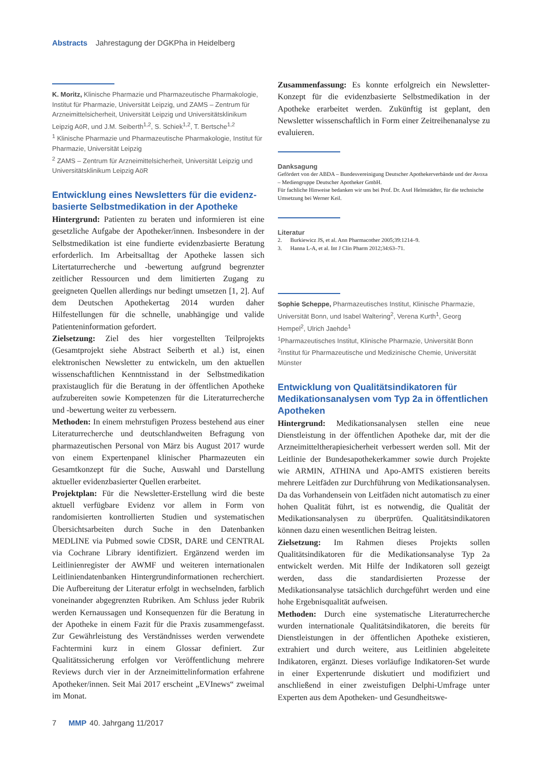Abstracts Jahrestagung der DGKPha in Heidelberg
K. Moritz, Klinische Pharmazie und Pharmazeutische Pharmakologie, Institut für Pharmazie, Universität Leipzig, und ZAMS – Zentrum für Arzneimittelsicherheit, Universität Leipzig und Universitätsklinikum Leipzig AöR, und J.M. Seiberth<sup>1,2</sup>, S. Schiek<sup>1,2</sup>, T. Bertsche<sup>1,2</sup>
<sup>1</sup> Klinische Pharmazie und Pharmazeutische Pharmakologie, Institut für Pharmazie, Universität Leipzig
<sup>2</sup> ZAMS – Zentrum für Arzneimittelsicherheit, Universität Leipzig und Universitätsklinikum Leipzig AöR
Entwicklung eines Newsletters für die evidenz­basierte Selbstmedikation in der Apotheke
Hintergrund: Patienten zu beraten und informieren ist eine gesetzliche Aufgabe der Apotheker/innen. Insbesondere in der Selbstmedikation ist eine fundierte evidenzbasierte Beratung erforderlich. Im Arbeitsalltag der Apotheke lassen sich Litertaturrecherche und -bewertung aufgrund begrenzter zeitlicher Ressourcen und dem limitierten Zugang zu geeigneten Quellen allerdings nur bedingt umsetzen [1, 2]. Auf dem Deutschen Apothekertag 2014 wurden daher Hilfestellungen für die schnelle, unabhängige und valide Patienteninformation gefordert.
Zielsetzung: Ziel des hier vorgestellten Teilprojekts (Gesamtprojekt siehe Abstract Seiberth et al.) ist, einen elektronischen Newsletter zu entwickeln, um den aktuellen wissenschaftlichen Kenntnisstand in der Selbstmedikation praxistauglich für die Beratung in der öffentlichen Apotheke aufzubereiten sowie Kompetenzen für die Literaturrecherche und -bewertung weiter zu verbessern.
Methoden: In einem mehrstufigen Prozess bestehend aus einer Literaturrecherche und deutschlandweiten Befragung von pharmazeutischen Personal von März bis August 2017 wurde von einem Expertenpanel klinischer Pharmazeuten ein Gesamtkonzept für die Suche, Auswahl und Darstellung aktueller evidenzbasierter Quellen erarbeitet.
Projektplan: Für die Newsletter-Erstellung wird die beste aktuell verfügbare Evidenz vor allem in Form von randomisierten kontrollierten Studien und systematischen Übersichtsarbeiten durch Suche in den Datenbanken MEDLINE via Pubmed sowie CDSR, DARE und CENTRAL via Cochrane Library identifiziert. Ergänzend werden im Leitlinienregister der AWMF und weiteren internationalen Leitliniendatenbanken Hintergrundinformationen recherchiert. Die Aufbereitung der Literatur erfolgt in wechselnden, farblich voneinander abgegrenzten Rubriken. Am Schluss jeder Rubrik werden Kernaussagen und Konsequenzen für die Beratung in der Apotheke in einem Fazit für die Praxis zusammengefasst. Zur Gewährleistung des Verständnisses werden verwendete Fachtermini kurz in einem Glossar definiert. Zur Qualitätssicherung erfolgen vor Veröffentlichung mehrere Reviews durch vier in der Arzneimittelinformation erfahrene Apotheker/innen. Seit Mai 2017 erscheint „EVInews“ zweimal im Monat.
Zusammenfassung: Es konnte erfolgreich ein Newsletter-Konzept für die evidenzbasierte Selbstmedikation in der Apotheke erarbeitet werden. Zukünftig ist geplant, den Newsletter wissenschaftlich in Form einer Zeitreihenanalyse zu evaluieren.
Danksagung
Gefördert von der ABDA – Bundesvereinigung Deutscher Apothekerverbände und der Avoxa – Mediengruppe Deutscher Apotheker GmbH.
Für fachliche Hinweise bedanken wir uns bei Prof. Dr. Axel Helmstädter, für die technische Umsetzung bei Werner Keil.
Literatur
2. Burkiewicz JS, et al. Ann Pharmacother 2005;39:1214–9.
3. Hanna L-A, et al. Int J Clin Pharm 2012;34:63–71.
Sophie Scheppe, Pharmazeutisches Institut, Klinische Pharmazie, Universität Bonn, und Isabel Waltering<sup>2</sup>, Verena Kurth<sup>1</sup>, Georg Hempel<sup>2</sup>, Ulrich Jaehde<sup>1</sup>
<sup>1</sup> Pharmazeutisches Institut, Klinische Pharmazie, Universität Bonn
<sup>2</sup> Institut für Pharmazeutische und Medizinische Chemie, Universität Münster
Entwicklung von Qualitätsindikatoren für Medikationsanalysen vom Typ 2a in öffentlichen Apotheken
Hintergrund: Medikationsanalysen stellen eine neue Dienstleistung in der öffentlichen Apotheke dar, mit der die Arzneimitteltherapiesicherheit verbessert werden soll. Mit der Leitlinie der Bundesapothekerkammer sowie durch Projekte wie ARMIN, ATHINA und Apo-AMTS existieren bereits mehrere Leitfäden zur Durchführung von Medikationsanalysen. Da das Vorhandensein von Leitfäden nicht automatisch zu einer hohen Qualität führt, ist es notwendig, die Qualität der Medikationsanalysen zu überprüfen. Qualitätsindikatoren können dazu einen wesentlichen Beitrag leisten.
Zielsetzung: Im Rahmen dieses Projekts sollen Qualitätsindikatoren für die Medikationsanalyse Typ 2a entwickelt werden. Mit Hilfe der Indikatoren soll gezeigt werden, dass die standardisierten Prozesse der Medikationsanalyse tatsächlich durchgeführt werden und eine hohe Ergebnisqualität aufweisen.
Methoden: Durch eine systematische Literaturrecherche wurden internationale Qualitätsindikatoren, die bereits für Dienstleistungen in der öffentlichen Apotheke existieren, extrahiert und durch weitere, aus Leitlinien abgeleitete Indikatoren, ergänzt. Dieses vorläufige Indikatoren-Set wurde in einer Expertenrunde diskutiert und modifiziert und anschließend in einer zweistufigen Delphi-Umfrage unter Experten aus dem Apotheken- und Gesundheitswe-
7 MMP 40. Jahrgang 11/2017